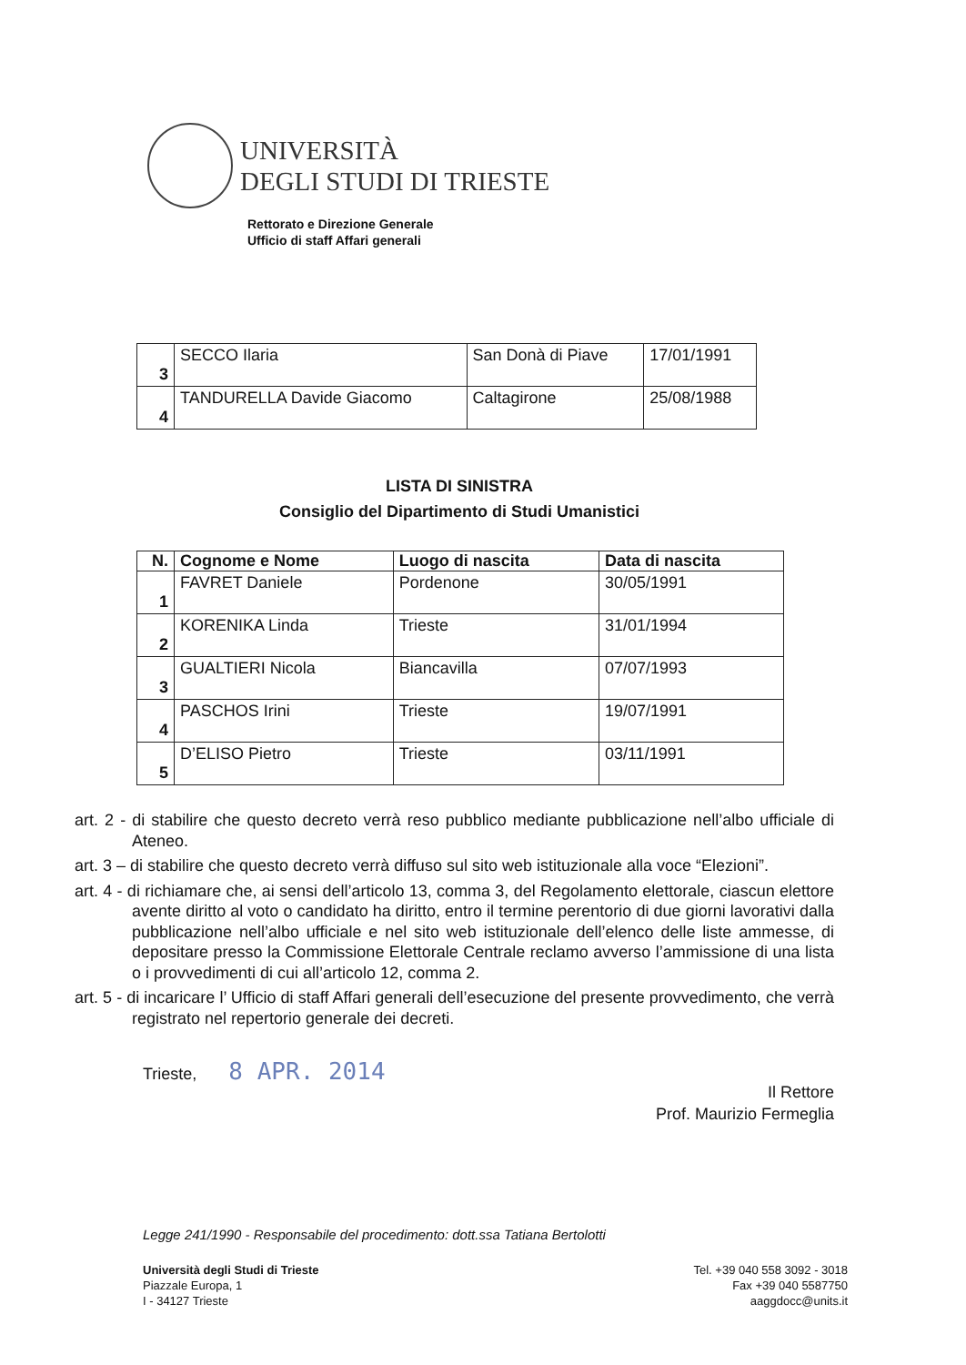UNIVERSITÀ
DEGLI STUDI DI TRIESTE
Rettorato e Direzione Generale
Ufficio di staff Affari generali
| 3 | SECCO Ilaria | San Donà di Piave | 17/01/1991 |
| 4 | TANDURELLA Davide Giacomo | Caltagirone | 25/08/1988 |
LISTA DI SINISTRA
Consiglio del Dipartimento di Studi Umanistici
| N. | Cognome e Nome | Luogo di nascita | Data di nascita |
| --- | --- | --- | --- |
| 1 | FAVRET Daniele | Pordenone | 30/05/1991 |
| 2 | KORENIKA Linda | Trieste | 31/01/1994 |
| 3 | GUALTIERI Nicola | Biancavilla | 07/07/1993 |
| 4 | PASCHOS Irini | Trieste | 19/07/1991 |
| 5 | D’ELISO Pietro | Trieste | 03/11/1991 |
art. 2 - di stabilire che questo decreto verrà reso pubblico mediante pubblicazione nell’albo ufficiale di Ateneo.
art. 3 – di stabilire che questo decreto verrà diffuso sul sito web istituzionale alla voce “Elezioni”.
art. 4 - di richiamare che, ai sensi dell’articolo 13, comma 3, del Regolamento elettorale, ciascun elettore avente diritto al voto o candidato ha diritto, entro il termine perentorio di due giorni lavorativi dalla pubblicazione nell’albo ufficiale e nel sito web istituzionale dell’elenco delle liste ammesse, di depositare presso la Commissione Elettorale Centrale reclamo avverso l’ammissione di una lista o i provvedimenti di cui all’articolo 12, comma 2.
art. 5 - di incaricare l’ Ufficio di staff Affari generali dell’esecuzione del presente provvedimento, che verrà registrato nel repertorio generale dei decreti.
Trieste, 8 APR. 2014
Il Rettore
Prof. Maurizio Fermeglia
Legge 241/1990 - Responsabile del procedimento: dott.ssa Tatiana Bertolotti
Università degli Studi di Trieste
Piazzale Europa, 1
I - 34127 Trieste
Tel. +39 040 558 3092 - 3018
Fax +39 040 5587750
aaggdocc@units.it